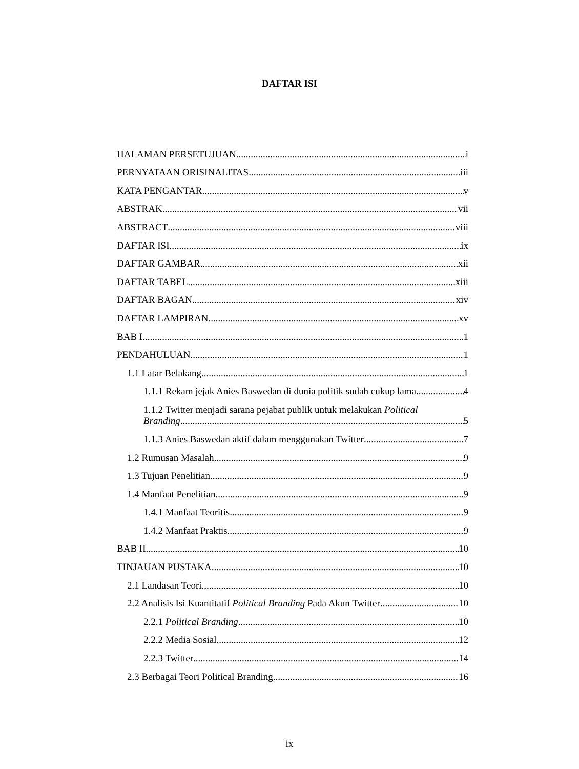DAFTAR ISI
HALAMAN PERSETUJUAN i
PERNYATAAN ORISINALITAS iii
KATA PENGANTAR v
ABSTRAK vii
ABSTRACT viii
DAFTAR ISI ix
DAFTAR GAMBAR xii
DAFTAR TABEL xiii
DAFTAR BAGAN xiv
DAFTAR LAMPIRAN xv
BAB I 1
PENDAHULUAN 1
1.1 Latar Belakang 1
1.1.1 Rekam jejak Anies Baswedan di dunia politik sudah cukup lama 4
1.1.2 Twitter menjadi sarana pejabat publik untuk melakukan Political
Branding 5
1.1.3 Anies Baswedan aktif dalam menggunakan Twitter 7
1.2 Rumusan Masalah 9
1.3 Tujuan Penelitian 9
1.4 Manfaat Penelitian 9
1.4.1 Manfaat Teoritis 9
1.4.2 Manfaat Praktis 9
BAB II 10
TINJAUAN PUSTAKA 10
2.1 Landasan Teori 10
2.2 Analisis Isi Kuantitatif Political Branding Pada Akun Twitter 10
2.2.1 Political Branding 10
2.2.2 Media Sosial 12
2.2.3 Twitter 14
2.3 Berbagai Teori Political Branding 16
ix